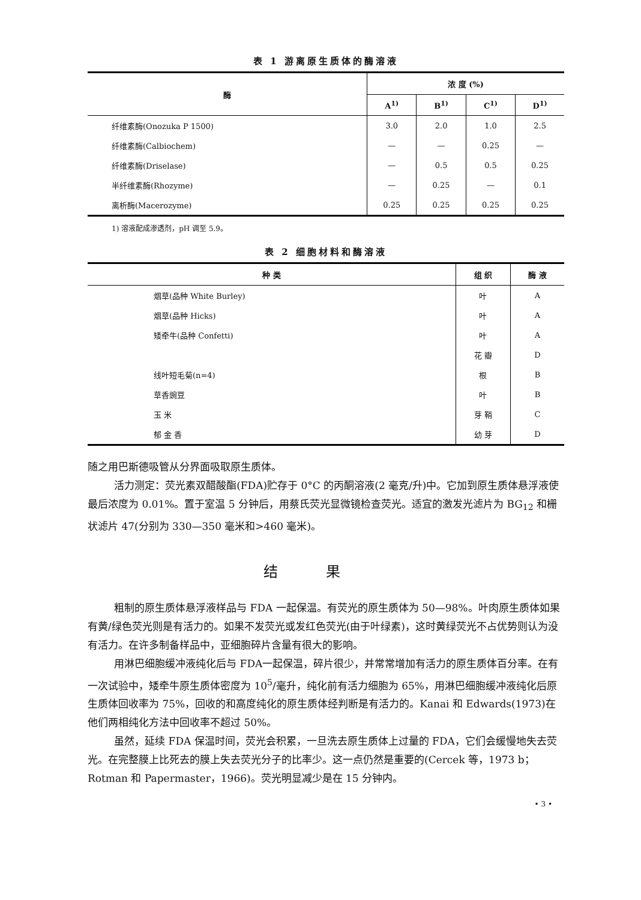表 1 游离原生质体的酶溶液
| 酶 | 浓 度 (%) | | | |
| --- | --- | --- | --- | --- |
| | A<sup>1)</sup> | B<sup>1)</sup> | C<sup>1)</sup> | D<sup>1)</sup> |
| 纤维素酶(Onozuka P 1500) | 3.0 | 2.0 | 1.0 | 2.5 |
| 纤维素酶(Calbiochem) | — | — | 0.25 | — |
| 纤维素酶(Driselase) | — | 0.5 | 0.5 | 0.25 |
| 半纤维素酶(Rhozyme) | — | 0.25 | — | 0.1 |
| 离析酶(Macerozyme) | 0.25 | 0.25 | 0.25 | 0.25 |
1) 溶液配成渗透剂，pH 调至 5.9。
表 2 细胞材料和酶溶液
| 种 类 | 组 织 | 酶 液 |
| --- | --- | --- |
| 烟草(品种 White Burley) | 叶 | A |
| 烟草(品种 Hicks) | 叶 | A |
| 矮牵牛(品种 Confetti) | 叶 | A |
| | 花 瓣 | D |
| 线叶短毛菊(n=4) | 根 | B |
| 草香豌豆 | 叶 | B |
| 玉 米 | 芽 鞘 | C |
| 郁 金 香 | 幼 芽 | D |
随之用巴斯德吸管从分界面吸取原生质体。
活力测定：荧光素双醋酸酯(FDA)贮存于 0°C 的丙酮溶液(2 毫克/升)中。它加到原生质体悬浮液使最后浓度为 0.01%。置于室温 5 分钟后，用蔡氏荧光显微镜检查荧光。适宜的激发光滤片为 BG<sub>12</sub> 和栅状滤片 47(分别为 330—350 毫米和>460 毫米)。
结果
粗制的原生质体悬浮液样品与 FDA 一起保温。有荧光的原生质体为 50—98%。叶肉原生质体如果有黄/绿色荧光则是有活力的。如果不发荧光或发红色荧光(由于叶绿素)，这时黄绿荧光不占优势则认为没有活力。在许多制备样品中，亚细胞碎片含量有很大的影响。
用淋巴细胞缓冲液纯化后与 FDA一起保温，碎片很少，并常常增加有活力的原生质体百分率。在有一次试验中，矮牵牛原生质体密度为 10<sup>5</sup>/毫升，纯化前有活力细胞为 65%，用淋巴细胞缓冲液纯化后原生质体回收率为 75%，回收的和高度纯化的原生质体经判断是有活力的。Kanai 和 Edwards(1973)在他们两相纯化方法中回收率不超过 50%。
虽然，延续 FDA 保温时间，荧光会积累，一旦洗去原生质体上过量的 FDA，它们会缓慢地失去荧光。在完整膜上比死去的膜上失去荧光分子的比率少。这一点仍然是重要的(Cercek 等，1973 b；Rotman 和 Papermaster，1966)。荧光明显减少是在 15 分钟内。
• 3 •